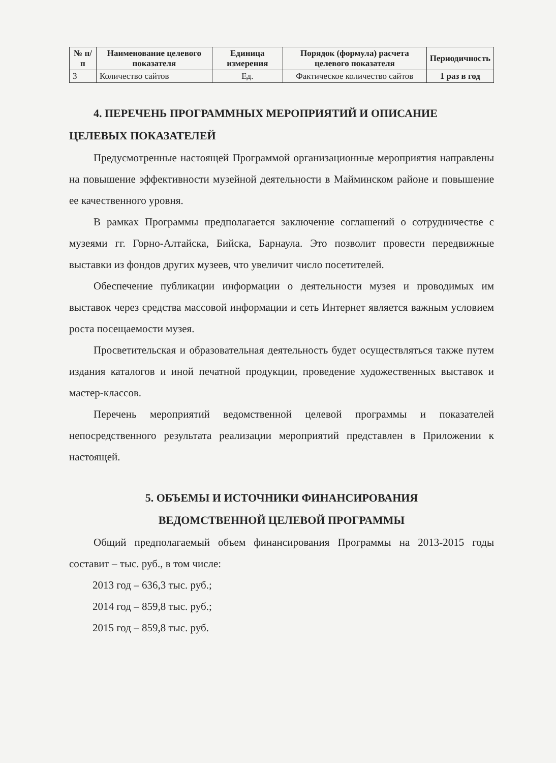| № п/п | Наименование целевого показателя | Единица измерения | Порядок (формула) расчета целевого показателя | Периодичность |
| --- | --- | --- | --- | --- |
| 3 | Количество сайтов | Ед. | Фактическое количество сайтов | 1 раз в год |
4. ПЕРЕЧЕНЬ ПРОГРАММНЫХ МЕРОПРИЯТИЙ И ОПИСАНИЕ ЦЕЛЕВЫХ ПОКАЗАТЕЛЕЙ
Предусмотренные настоящей Программой организационные мероприятия направлены на повышение эффективности музейной деятельности в Майминском районе и повышение ее качественного уровня.
В рамках Программы предполагается заключение соглашений о сотрудничестве с музеями гг. Горно-Алтайска, Бийска, Барнаула. Это позволит провести передвижные выставки из фондов других музеев, что увеличит число посетителей.
Обеспечение публикации информации о деятельности музея и проводимых им выставок через средства массовой информации и сеть Интернет является важным условием роста посещаемости музея.
Просветительская и образовательная деятельность будет осуществляться также путем издания каталогов и иной печатной продукции, проведение художественных выставок и мастер-классов.
Перечень мероприятий ведомственной целевой программы и показателей непосредственного результата реализации мероприятий представлен в Приложении к настоящей.
5. ОБЪЕМЫ И ИСТОЧНИКИ ФИНАНСИРОВАНИЯ
ВЕДОМСТВЕННОЙ ЦЕЛЕВОЙ ПРОГРАММЫ
Общий предполагаемый объем финансирования Программы на 2013-2015 годы составит – тыс. руб., в том числе:
2013 год – 636,3 тыс. руб.;
2014 год – 859,8 тыс. руб.;
2015 год – 859,8 тыс. руб.